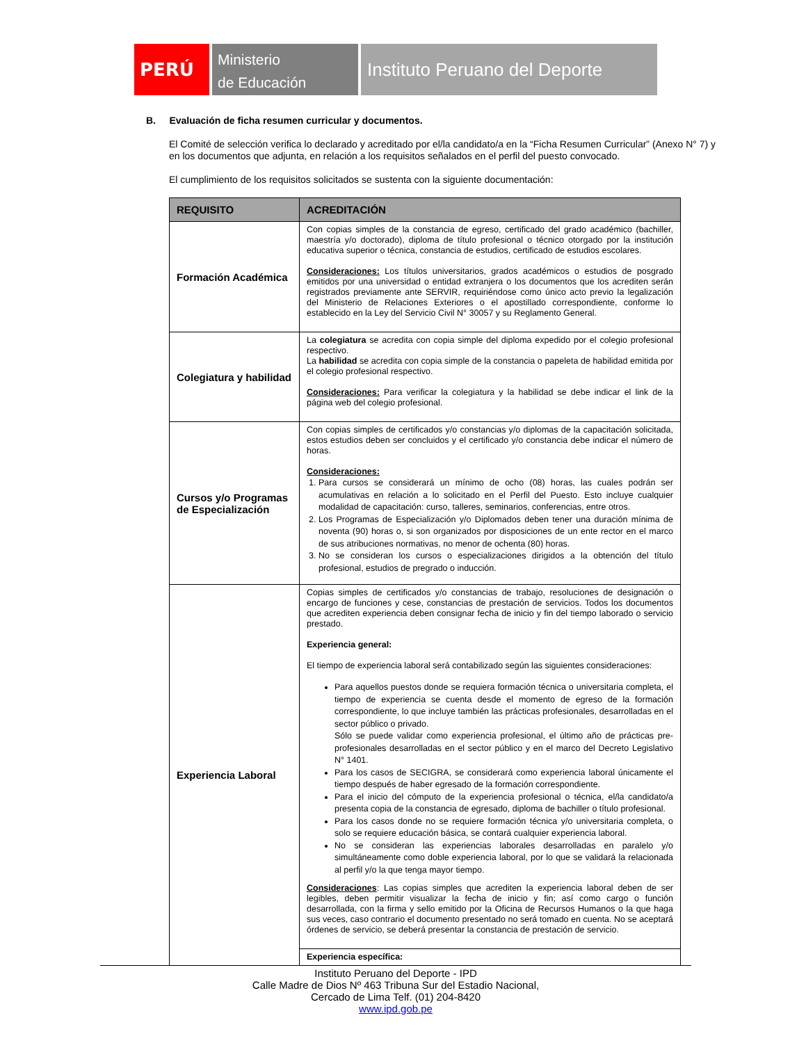PERÚ
Ministerio
de Educación
Instituto Peruano del Deporte
B. Evaluación de ficha resumen curricular y documentos.
El Comité de selección verifica lo declarado y acreditado por el/la candidato/a en la “Ficha Resumen Curricular” (Anexo N° 7) y en los documentos que adjunta, en relación a los requisitos señalados en el perfil del puesto convocado.
El cumplimiento de los requisitos solicitados se sustenta con la siguiente documentación:
| REQUISITO | ACREDITACIÓN |
| --- | --- |
| Formación Académica | Con copias simples de la constancia de egreso, certificado del grado académico (bachiller, maestría y/o doctorado), diploma de título profesional o técnico otorgado por la institución educativa superior o técnica, constancia de estudios, certificado de estudios escolares. Consideraciones: Los títulos universitarios, grados académicos o estudios de posgrado emitidos por una universidad o entidad extranjera o los documentos que los acrediten serán registrados previamente ante SERVIR, requiriéndose como único acto previo la legalización del Ministerio de Relaciones Exteriores o el apostillado correspondiente, conforme lo establecido en la Ley del Servicio Civil N° 30057 y su Reglamento General. |
| Colegiatura y habilidad | La colegiatura se acredita con copia simple del diploma expedido por el colegio profesional respectivo. La habilidad se acredita con copia simple de la constancia o papeleta de habilidad emitida por el colegio profesional respectivo. Consideraciones: Para verificar la colegiatura y la habilidad se debe indicar el link de la página web del colegio profesional. |
| Cursos y/o Programas de Especialización | Con copias simples de certificados y/o constancias y/o diplomas de la capacitación solicitada, estos estudios deben ser concluidos y el certificado y/o constancia debe indicar el número de horas. Consideraciones: 1. Para cursos se considerará un mínimo de ocho (08) horas, las cuales podrán ser acumulativas en relación a lo solicitado en el Perfil del Puesto. Esto incluye cualquier modalidad de capacitación: curso, talleres, seminarios, conferencias, entre otros. 2. Los Programas de Especialización y/o Diplomados deben tener una duración mínima de noventa (90) horas o, si son organizados por disposiciones de un ente rector en el marco de sus atribuciones normativas, no menor de ochenta (80) horas. 3. No se consideran los cursos o especializaciones dirigidos a la obtención del título profesional, estudios de pregrado o inducción. |
| Experiencia Laboral | Copias simples de certificados y/o constancias de trabajo, resoluciones de designación o encargo de funciones y cese, constancias de prestación de servicios. Todos los documentos que acrediten experiencia deben consignar fecha de inicio y fin del tiempo laborado o servicio prestado. Experiencia general: El tiempo de experiencia laboral será contabilizado según las siguientes consideraciones: Para aquellos puestos donde se requiera formación técnica o universitaria completa, el tiempo de experiencia se cuenta desde el momento de egreso de la formación correspondiente, lo que incluye también las prácticas profesionales, desarrolladas en el sector público o privado. Sólo se puede validar como experiencia profesional, el último año de prácticas pre-profesionales desarrolladas en el sector público y en el marco del Decreto Legislativo N° 1401. Para los casos de SECIGRA, se considerará como experiencia laboral únicamente el tiempo después de haber egresado de la formación correspondiente. Para el inicio del cómputo de la experiencia profesional o técnica, el/la candidato/a presenta copia de la constancia de egresado, diploma de bachiller o título profesional. Para los casos donde no se requiere formación técnica y/o universitaria completa, o solo se requiere educación básica, se contará cualquier experiencia laboral. No se consideran las experiencias laborales desarrolladas en paralelo y/o simultáneamente como doble experiencia laboral, por lo que se validará la relacionada al perfil y/o la que tenga mayor tiempo. Consideraciones : Las copias simples que acrediten la experiencia laboral deben de ser legibles, deben permitir visualizar la fecha de inicio y fin; así como cargo o función desarrollada, con la firma y sello emitido por la Oficina de Recursos Humanos o la que haga sus veces, caso contrario el documento presentado no será tomado en cuenta. No se aceptará órdenes de servicio, se deberá presentar la constancia de prestación de servicio. |
| | Experiencia específica: |
Instituto Peruano del Deporte - IPD
Calle Madre de Dios Nº 463 Tribuna Sur del Estadio Nacional,
Cercado de Lima Telf. (01) 204-8420
www.ipd.gob.pe